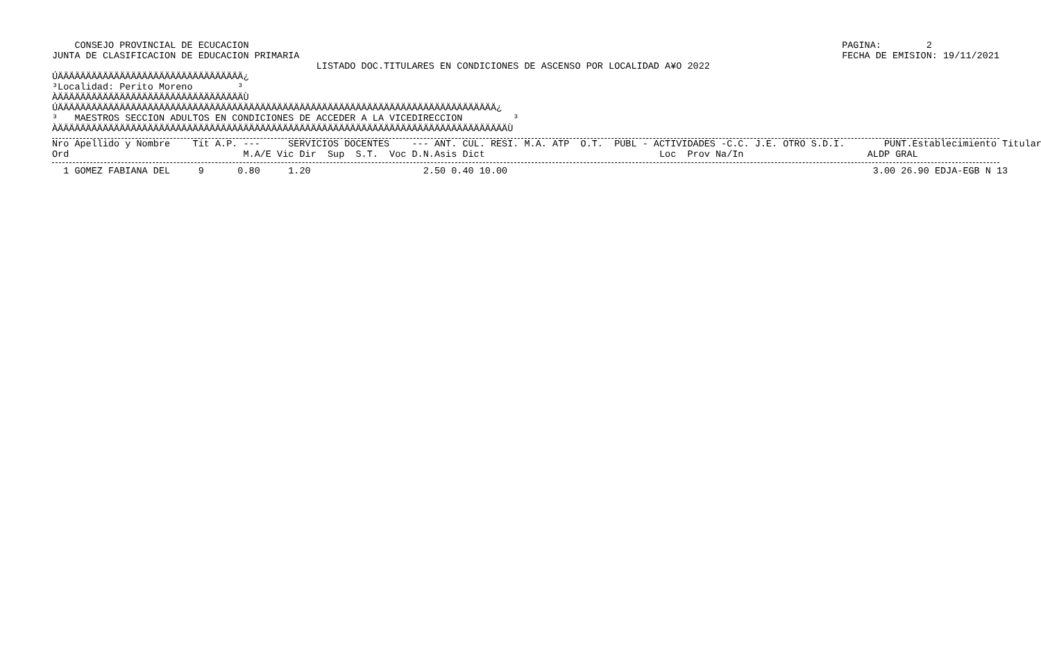CONSEJO PROVINCIAL DE ECUCACION
JUNTA DE CLASIFICACION DE EDUCACION PRIMARIA
PAGINA:        2
FECHA DE EMISION: 19/11/2021
                                               LISTADO DOC.TITULARES EN CONDICIONES DE ASCENSO POR LOCALIDAD A¥O 2022
ÚÄÄÄÄÄÄÄÄÄÄÄÄÄÄÄÄÄÄÄÄÄÄÄÄÄÄÄÄÄÄÄÄÄ¿
³Localidad: Perito Moreno        ³
ÀÄÄÄÄÄÄÄÄÄÄÄÄÄÄÄÄÄÄÄÄÄÄÄÄÄÄÄÄÄÄÄÄÄÙ
ÚÄÄÄÄÄÄÄÄÄÄÄÄÄÄÄÄÄÄÄÄÄÄÄÄÄÄÄÄÄÄÄÄÄÄÄÄÄÄÄÄÄÄÄÄÄÄÄÄÄÄÄÄÄÄÄÄÄÄÄÄÄÄÄÄÄÄÄÄÄÄÄÄÄÄÄÄÄÄ¿
³   MAESTROS SECCION ADULTOS EN CONDICIONES DE ACCEDER A LA VICEDIRECCION         ³
ÀÄÄÄÄÄÄÄÄÄÄÄÄÄÄÄÄÄÄÄÄÄÄÄÄÄÄÄÄÄÄÄÄÄÄÄÄÄÄÄÄÄÄÄÄÄÄÄÄÄÄÄÄÄÄÄÄÄÄÄÄÄÄÄÄÄÄÄÄÄÄÄÄÄÄÄÄÄÄÄÄÙ
Nro Apellido y Nombre    Tit A.P. ---     SERVICIOS DOCENTES    --- ANT. CUL. RESI. M.A. ATP  O.T.  PUBL - ACTIVIDADES -C.C. J.E. OTRO S.D.I.       PUNT.Establecimiento Titular
Ord                               M.A/E Vic Dir  Sup  S.T.  Voc D.N.Asis Dict                               Loc  Prov Na/In                      ALDP GRAL
  1 GOMEZ FABIANA DEL     9      0.80     1.20                    2.50 0.40 10.00                                                                 3.00 26.90 EDJA-EGB N 13